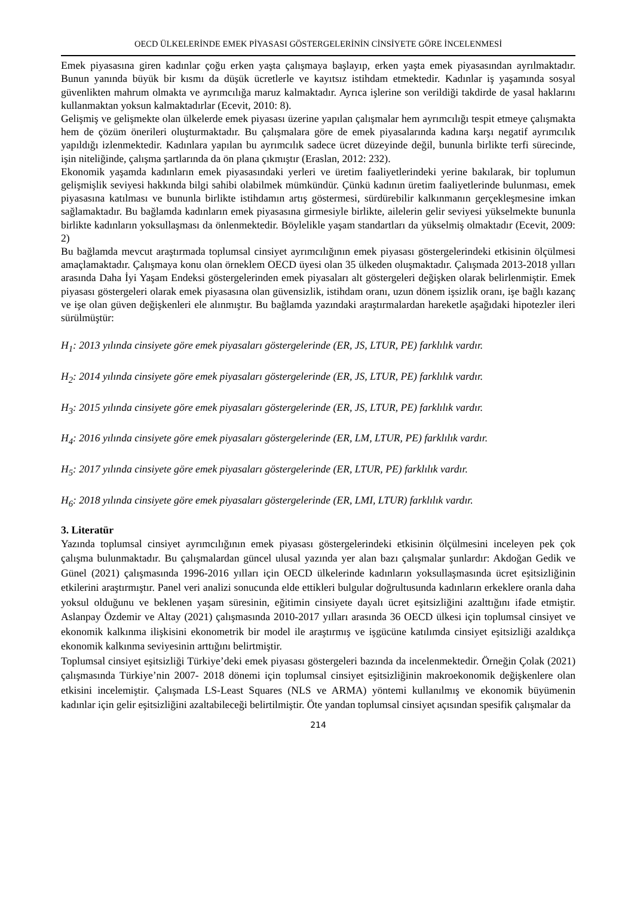OECD ÜLKELERİNDE EMEK PİYASASI GÖSTERGELERİNİN CİNSİYETE GÖRE İNCELENMESİ
Emek piyasasına giren kadınlar çoğu erken yaşta çalışmaya başlayıp, erken yaşta emek piyasasından ayrılmaktadır. Bunun yanında büyük bir kısmı da düşük ücretlerle ve kayıtsız istihdam etmektedir. Kadınlar iş yaşamında sosyal güvenlikten mahrum olmakta ve ayrımcılığa maruz kalmaktadır. Ayrıca işlerine son verildiği takdirde de yasal haklarını kullanmaktan yoksun kalmaktadırlar (Ecevit, 2010: 8).
Gelişmiş ve gelişmekte olan ülkelerde emek piyasası üzerine yapılan çalışmalar hem ayrımcılığı tespit etmeye çalışmakta hem de çözüm önerileri oluşturmaktadır. Bu çalışmalara göre de emek piyasalarında kadına karşı negatif ayrımcılık yapıldığı izlenmektedir. Kadınlara yapılan bu ayrımcılık sadece ücret düzeyinde değil, bununla birlikte terfi sürecinde, işin niteliğinde, çalışma şartlarında da ön plana çıkmıştır (Eraslan, 2012: 232).
Ekonomik yaşamda kadınların emek piyasasındaki yerleri ve üretim faaliyetlerindeki yerine bakılarak, bir toplumun gelişmişlik seviyesi hakkında bilgi sahibi olabilmek mümkündür. Çünkü kadının üretim faaliyetlerinde bulunması, emek piyasasına katılması ve bununla birlikte istihdamın artış göstermesi, sürdürebilir kalkınmanın gerçekleşmesine imkan sağlamaktadır. Bu bağlamda kadınların emek piyasasına girmesiyle birlikte, ailelerin gelir seviyesi yükselmekte bununla birlikte kadınların yoksullaşması da önlenmektedir. Böylelikle yaşam standartları da yükselmiş olmaktadır (Ecevit, 2009: 2)
Bu bağlamda mevcut araştırmada toplumsal cinsiyet ayrımcılığının emek piyasası göstergelerindeki etkisinin ölçülmesi amaçlamaktadır. Çalışmaya konu olan örneklem OECD üyesi olan 35 ülkeden oluşmaktadır. Çalışmada 2013-2018 yılları arasında Daha İyi Yaşam Endeksi göstergelerinden emek piyasaları alt göstergeleri değişken olarak belirlenmiştir. Emek piyasası göstergeleri olarak emek piyasasına olan güvensizlik, istihdam oranı, uzun dönem işsizlik oranı, işe bağlı kazanç ve işe olan güven değişkenleri ele alınmıştır. Bu bağlamda yazındaki araştırmalardan hareketle aşağıdaki hipotezler ileri sürülmüştür:
H<sub>1</sub>: 2013 yılında cinsiyete göre emek piyasaları göstergelerinde (ER, JS, LTUR, PE) farklılık vardır.
H<sub>2</sub>: 2014 yılında cinsiyete göre emek piyasaları göstergelerinde (ER, JS, LTUR, PE) farklılık vardır.
H<sub>3</sub>: 2015 yılında cinsiyete göre emek piyasaları göstergelerinde (ER, JS, LTUR, PE) farklılık vardır.
H<sub>4</sub>: 2016 yılında cinsiyete göre emek piyasaları göstergelerinde (ER, LM, LTUR, PE) farklılık vardır.
H<sub>5</sub>: 2017 yılında cinsiyete göre emek piyasaları göstergelerinde (ER, LTUR, PE) farklılık vardır.
H<sub>6</sub>: 2018 yılında cinsiyete göre emek piyasaları göstergelerinde (ER, LMI, LTUR) farklılık vardır.
3. Literatür
Yazında toplumsal cinsiyet ayrımcılığının emek piyasası göstergelerindeki etkisinin ölçülmesini inceleyen pek çok çalışma bulunmaktadır. Bu çalışmalardan güncel ulusal yazında yer alan bazı çalışmalar şunlardır: Akdoğan Gedik ve Günel (2021) çalışmasında 1996-2016 yılları için OECD ülkelerinde kadınların yoksullaşmasında ücret eşitsizliğinin etkilerini araştırmıştır. Panel veri analizi sonucunda elde ettikleri bulgular doğrultusunda kadınların erkeklere oranla daha yoksul olduğunu ve beklenen yaşam süresinin, eğitimin cinsiyete dayalı ücret eşitsizliğini azalttığını ifade etmiştir. Aslanpay Özdemir ve Altay (2021) çalışmasında 2010-2017 yılları arasında 36 OECD ülkesi için toplumsal cinsiyet ve ekonomik kalkınma ilişkisini ekonometrik bir model ile araştırmış ve işgücüne katılımda cinsiyet eşitsizliği azaldıkça ekonomik kalkınma seviyesinin arttığını belirtmiştir.
Toplumsal cinsiyet eşitsizliği Türkiye’deki emek piyasası göstergeleri bazında da incelenmektedir. Örneğin Çolak (2021) çalışmasında Türkiye’nin 2007- 2018 dönemi için toplumsal cinsiyet eşitsizliğinin makroekonomik değişkenlere olan etkisini incelemiştir. Çalışmada LS-Least Squares (NLS ve ARMA) yöntemi kullanılmış ve ekonomik büyümenin kadınlar için gelir eşitsizliğini azaltabileceği belirtilmiştir. Öte yandan toplumsal cinsiyet açısından spesifik çalışmalar da
214